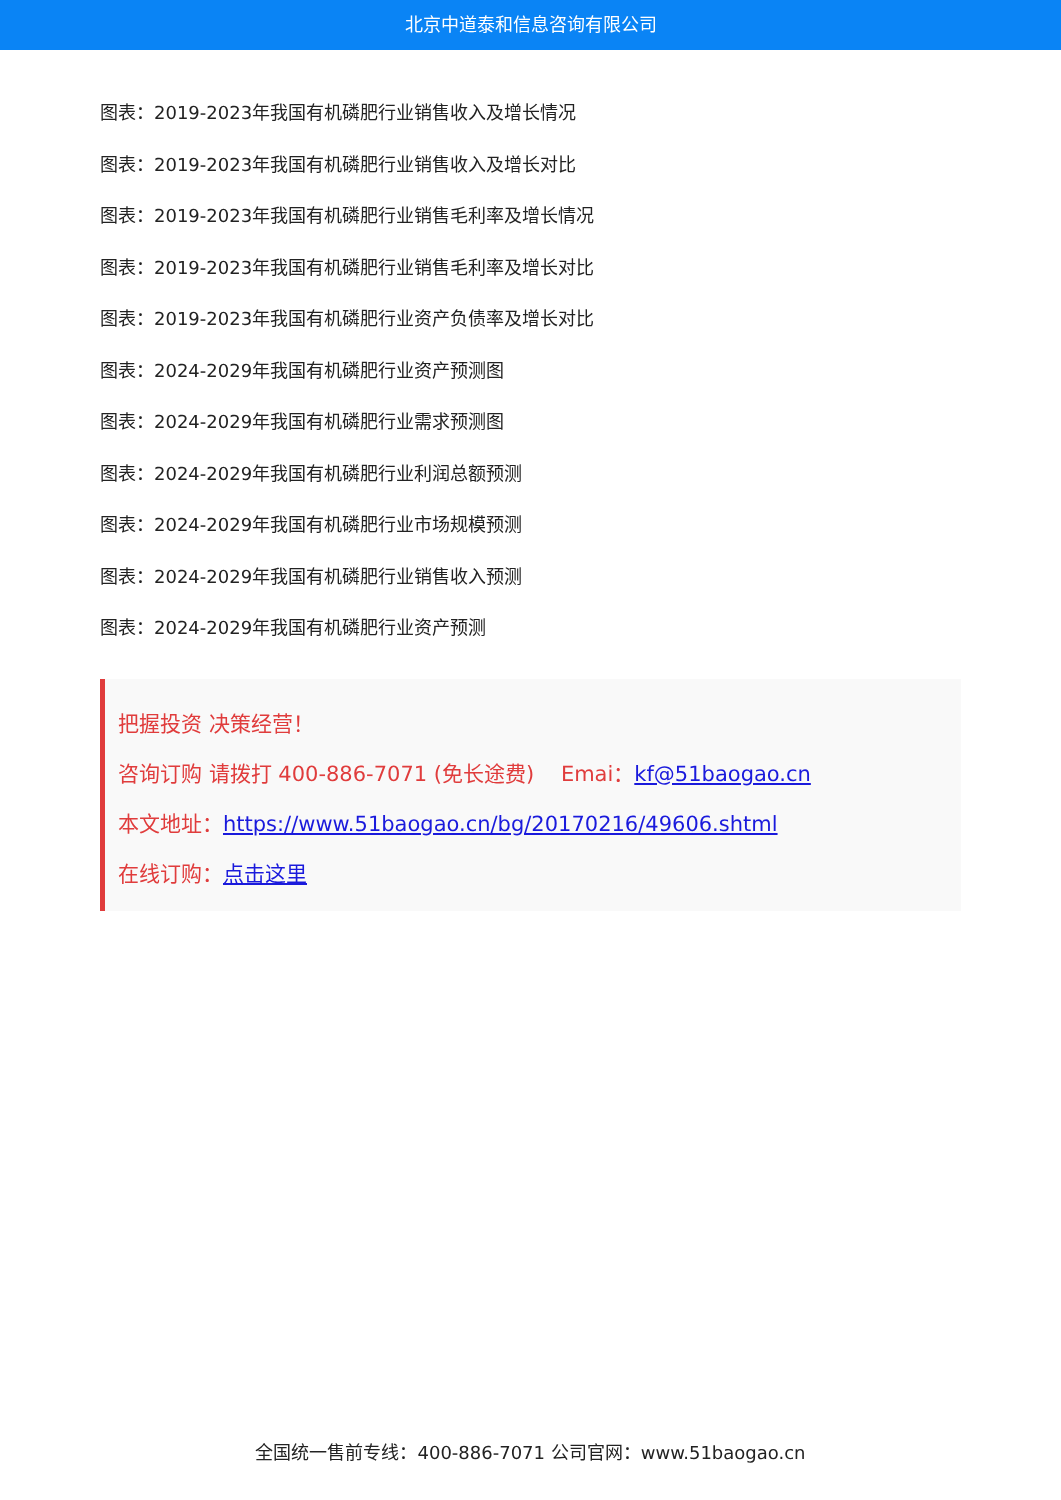北京中道泰和信息咨询有限公司
图表：2019-2023年我国有机磷肥行业销售收入及增长情况
图表：2019-2023年我国有机磷肥行业销售收入及增长对比
图表：2019-2023年我国有机磷肥行业销售毛利率及增长情况
图表：2019-2023年我国有机磷肥行业销售毛利率及增长对比
图表：2019-2023年我国有机磷肥行业资产负债率及增长对比
图表：2024-2029年我国有机磷肥行业资产预测图
图表：2024-2029年我国有机磷肥行业需求预测图
图表：2024-2029年我国有机磷肥行业利润总额预测
图表：2024-2029年我国有机磷肥行业市场规模预测
图表：2024-2029年我国有机磷肥行业销售收入预测
图表：2024-2029年我国有机磷肥行业资产预测
把握投资 决策经营！
咨询订购 请拨打 400-886-7071 (免长途费) Emai：kf@51baogao.cn
本文地址：https://www.51baogao.cn/bg/20170216/49606.shtml
在线订购：点击这里
全国统一售前专线：400-886-7071 公司官网：www.51baogao.cn